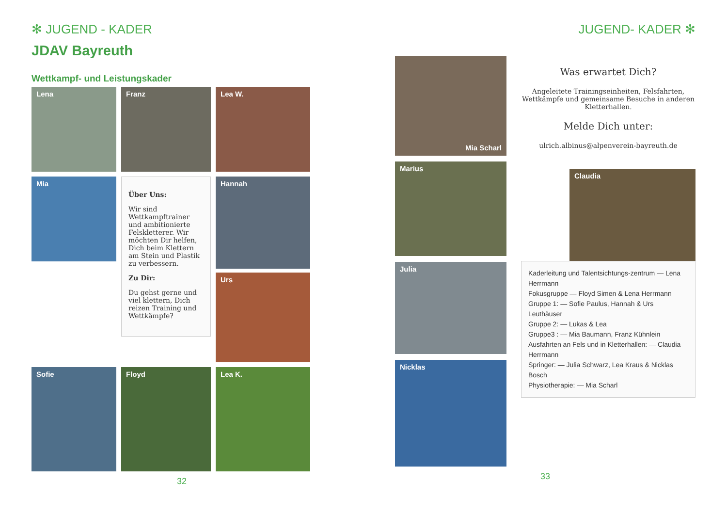✻ JUGEND - KADER
JDAV Bayreuth
Wettkampf- und Leistungskader
Lena
Franz
Lea W.
Mia
Über Uns:
Wir sind Wettkampftrainer und ambitionierte Felskletterer. Wir möchten Dir helfen, Dich beim Klettern am Stein und Plastik zu verbessern.
Zu Dir:
Du gehst gerne und viel klettern, Dich reizen Training und Wettkämpfe?
Hannah
Urs
Sofie
Floyd
Lea K.
32
JUGEND- KADER ✻
Mia Scharl
Marius
Julia
Nicklas
Was erwartet Dich?
Angeleitete Trainingseinheiten, Felsfahrten, Wettkämpfe und gemeinsame Besuche in anderen Kletterhallen.
Melde Dich unter:
ulrich.albinus@alpenverein-bayreuth.de
Claudia
Kaderleitung und Talentsichtungs-zentrum — Lena Herrmann
Fokusgruppe — Floyd Simen & Lena Herrmann
Gruppe 1: — Sofie Paulus, Hannah & Urs Leuthäuser
Gruppe 2: — Lukas & Lea
Gruppe3 : — Mia Baumann, Franz Kühnlein
Ausfahrten an Fels und in Kletterhallen: — Claudia Herrmann
Springer: — Julia Schwarz, Lea Kraus & Nicklas Bosch
Physiotherapie: — Mia Scharl
33